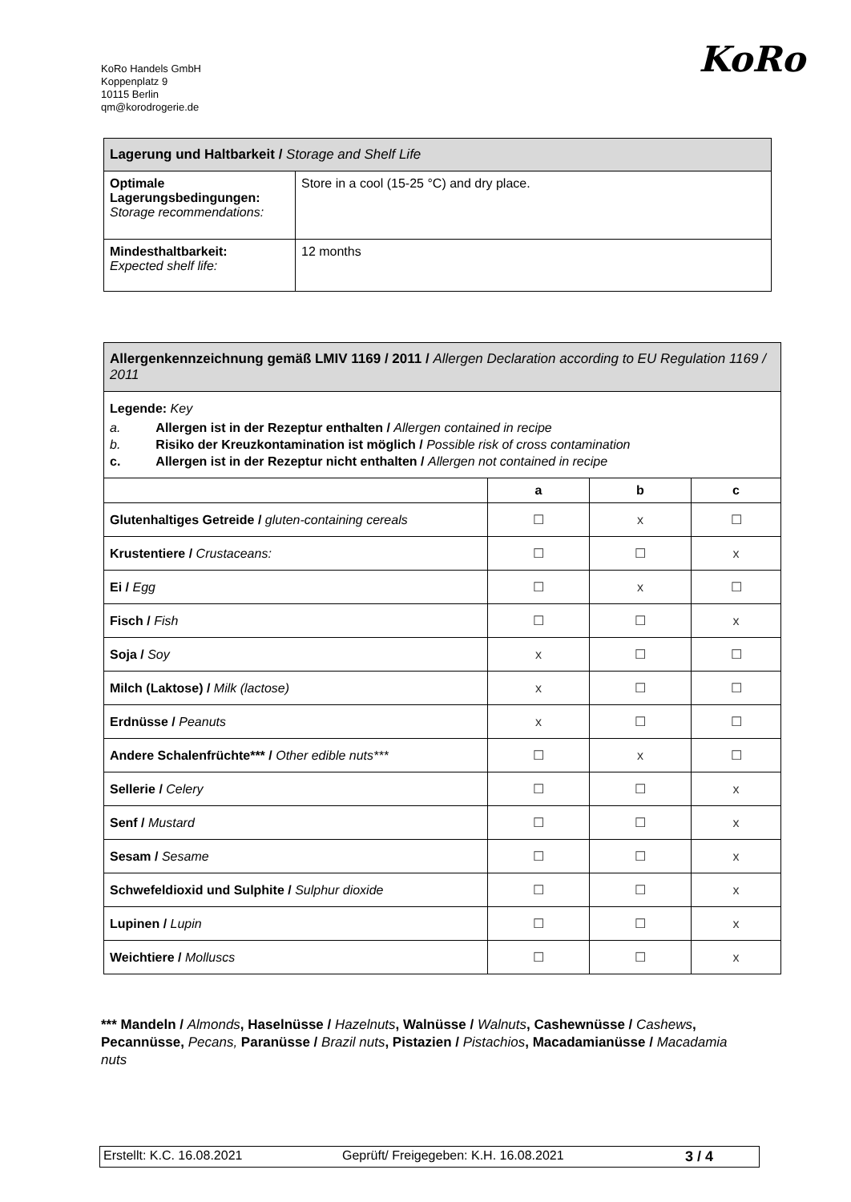KoRo Handels GmbH
Koppenplatz 9
10115 Berlin
qm@korodrogerie.de
KoRo
| Lagerung und Haltbarkeit / Storage and Shelf Life | |
| Optimale Lagerungsbedingungen: Storage recommendations: | Store in a cool (15-25 °C) and dry place. |
| Mindesthaltbarkeit: Expected shelf life: | 12 months |
| Allergenkennzeichnung gemäß LMIV 1169 / 2011 / Allergen Declaration according to EU Regulation 1169 / 2011 | | | |
| Legende: Key a. Allergen ist in der Rezeptur enthalten / Allergen contained in recipe b. Risiko der Kreuzkontamination ist möglich / Possible risk of cross contamination c. Allergen ist in der Rezeptur nicht enthalten / Allergen not contained in recipe | | | |
| | a | b | c |
| Glutenhaltiges Getreide / gluten-containing cereals | ☐ | x | ☐ |
| Krustentiere / Crustaceans: | ☐ | ☐ | x |
| Ei / Egg | ☐ | x | ☐ |
| Fisch / Fish | ☐ | ☐ | x |
| Soja / Soy | x | ☐ | ☐ |
| Milch (Laktose) / Milk (lactose) | x | ☐ | ☐ |
| Erdnüsse / Peanuts | x | ☐ | ☐ |
| Andere Schalenfrüchte*** / Other edible nuts*** | ☐ | x | ☐ |
| Sellerie / Celery | ☐ | ☐ | x |
| Senf / Mustard | ☐ | ☐ | x |
| Sesam / Sesame | ☐ | ☐ | x |
| Schwefeldioxid und Sulphite / Sulphur dioxide | ☐ | ☐ | x |
| Lupinen / Lupin | ☐ | ☐ | x |
| Weichtiere / Molluscs | ☐ | ☐ | x |
*** Mandeln / Almonds, Haselnüsse / Hazelnuts, Walnüsse / Walnuts, Cashewnüsse / Cashews, Pecannüsse, Pecans, Paranüsse / Brazil nuts, Pistazien / Pistachios, Macadamianüsse / Macadamia nuts
| Erstellt: K.C. 16.08.2021 | Geprüft/ Freigegeben: K.H. 16.08.2021 | 3 / 4 |